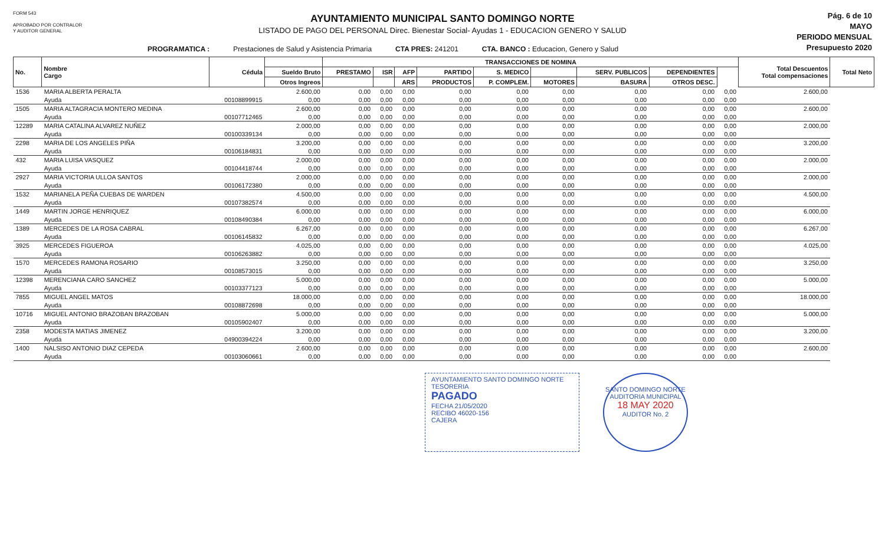FORM 543
APROBADO POR CONTRALOR
Y AUDITOR GENERAL
AYUNTAMIENTO MUNICIPAL SANTO DOMINGO NORTE
LISTADO DE PAGO DEL PERSONAL Direc. Bienestar Social- Ayudas 1 - EDUCACION GENERO Y SALUD
Pág. 6 de 10
MAYO
PERIODO MENSUAL
Presupuesto 2020
PROGRAMATICA : Prestaciones de Salud y Asistencia Primaria CTA PRES: 241201 CTA. BANCO : Educacion, Genero y Salud
| No. | Nombre Cargo | Cédula | | TRANSACCIONES DE NOMINA | | | | | | | | | Total Descuentos Total compensaciones | Total Neto |
| --- | --- | --- | --- | --- | --- | --- | --- | --- | --- | --- | --- | --- | --- | --- |
| | | | Sueldo Bruto | PRESTAMO | ISR | AFP | PARTIDO | S. MEDICO | | SERV. PUBLICOS | DEPENDIENTES | | | |
| | | | Otros Ingreos | | | ARS | PRODUCTOS | P. COMPLEM. | MOTORES | BASURA | OTROS DESC. | | | |
| 1536 | MARIA ALBERTA PERALTA | | 2.600,00 | 0,00 | 0,00 | 0,00 | 0,00 | 0,00 | 0,00 | 0,00 | 0,00 | 0,00 | 2.600,00 | |
| | Ayuda | 00108899915 | 0,00 | 0,00 | 0,00 | 0,00 | 0,00 | 0,00 | 0,00 | 0,00 | 0,00 | 0,00 | | |
| 1505 | MARIA ALTAGRACIA MONTERO MEDINA | | 2.600,00 | 0,00 | 0,00 | 0,00 | 0,00 | 0,00 | 0,00 | 0,00 | 0,00 | 0,00 | 2.600,00 | |
| | Ayuda | 00107712465 | 0,00 | 0,00 | 0,00 | 0,00 | 0,00 | 0,00 | 0,00 | 0,00 | 0,00 | 0,00 | | |
| 12289 | MARIA CATALINA ALVAREZ NUÑEZ | | 2.000,00 | 0,00 | 0,00 | 0,00 | 0,00 | 0,00 | 0,00 | 0,00 | 0,00 | 0,00 | 2.000,00 | |
| | Ayuda | 00100339134 | 0,00 | 0,00 | 0,00 | 0,00 | 0,00 | 0,00 | 0,00 | 0,00 | 0,00 | 0,00 | | |
| 2298 | MARIA DE LOS ANGELES PIÑA | | 3.200,00 | 0,00 | 0,00 | 0,00 | 0,00 | 0,00 | 0,00 | 0,00 | 0,00 | 0,00 | 3.200,00 | |
| | Ayuda | 00106184831 | 0,00 | 0,00 | 0,00 | 0,00 | 0,00 | 0,00 | 0,00 | 0,00 | 0,00 | 0,00 | | |
| 432 | MARIA LUISA VASQUEZ | | 2.000,00 | 0,00 | 0,00 | 0,00 | 0,00 | 0,00 | 0,00 | 0,00 | 0,00 | 0,00 | 2.000,00 | |
| | Ayuda | 00104418744 | 0,00 | 0,00 | 0,00 | 0,00 | 0,00 | 0,00 | 0,00 | 0,00 | 0,00 | 0,00 | | |
| 2927 | MARIA VICTORIA ULLOA SANTOS | | 2.000,00 | 0,00 | 0,00 | 0,00 | 0,00 | 0,00 | 0,00 | 0,00 | 0,00 | 0,00 | 2.000,00 | |
| | Ayuda | 00106172380 | 0,00 | 0,00 | 0,00 | 0,00 | 0,00 | 0,00 | 0,00 | 0,00 | 0,00 | 0,00 | | |
| 1532 | MARIANELA PEÑA CUEBAS DE WARDEN | | 4.500,00 | 0,00 | 0,00 | 0,00 | 0,00 | 0,00 | 0,00 | 0,00 | 0,00 | 0,00 | 4.500,00 | |
| | Ayuda | 00107382574 | 0,00 | 0,00 | 0,00 | 0,00 | 0,00 | 0,00 | 0,00 | 0,00 | 0,00 | 0,00 | | |
| 1449 | MARTIN JORGE HENRIQUEZ | | 6.000,00 | 0,00 | 0,00 | 0,00 | 0,00 | 0,00 | 0,00 | 0,00 | 0,00 | 0,00 | 6.000,00 | |
| | Ayuda | 00108490384 | 0,00 | 0,00 | 0,00 | 0,00 | 0,00 | 0,00 | 0,00 | 0,00 | 0,00 | 0,00 | | |
| 1389 | MERCEDES DE LA ROSA CABRAL | | 6.267,00 | 0,00 | 0,00 | 0,00 | 0,00 | 0,00 | 0,00 | 0,00 | 0,00 | 0,00 | 6.267,00 | |
| | Ayuda | 00106145832 | 0,00 | 0,00 | 0,00 | 0,00 | 0,00 | 0,00 | 0,00 | 0,00 | 0,00 | 0,00 | | |
| 3925 | MERCEDES FIGUEROA | | 4.025,00 | 0,00 | 0,00 | 0,00 | 0,00 | 0,00 | 0,00 | 0,00 | 0,00 | 0,00 | 4.025,00 | |
| | Ayuda | 00106263882 | 0,00 | 0,00 | 0,00 | 0,00 | 0,00 | 0,00 | 0,00 | 0,00 | 0,00 | 0,00 | | |
| 1570 | MERCEDES RAMONA ROSARIO | | 3.250,00 | 0,00 | 0,00 | 0,00 | 0,00 | 0,00 | 0,00 | 0,00 | 0,00 | 0,00 | 3.250,00 | |
| | Ayuda | 00108573015 | 0,00 | 0,00 | 0,00 | 0,00 | 0,00 | 0,00 | 0,00 | 0,00 | 0,00 | 0,00 | | |
| 12398 | MERENCIANA CARO SANCHEZ | | 5.000,00 | 0,00 | 0,00 | 0,00 | 0,00 | 0,00 | 0,00 | 0,00 | 0,00 | 0,00 | 5.000,00 | |
| | Ayuda | 00103377123 | 0,00 | 0,00 | 0,00 | 0,00 | 0,00 | 0,00 | 0,00 | 0,00 | 0,00 | 0,00 | | |
| 7855 | MIGUEL ANGEL MATOS | | 18.000,00 | 0,00 | 0,00 | 0,00 | 0,00 | 0,00 | 0,00 | 0,00 | 0,00 | 0,00 | 18.000,00 | |
| | Ayuda | 00108872698 | 0,00 | 0,00 | 0,00 | 0,00 | 0,00 | 0,00 | 0,00 | 0,00 | 0,00 | 0,00 | | |
| 10716 | MIGUEL ANTONIO BRAZOBAN BRAZOBAN | | 5.000,00 | 0,00 | 0,00 | 0,00 | 0,00 | 0,00 | 0,00 | 0,00 | 0,00 | 0,00 | 5.000,00 | |
| | Ayuda | 00105902407 | 0,00 | 0,00 | 0,00 | 0,00 | 0,00 | 0,00 | 0,00 | 0,00 | 0,00 | 0,00 | | |
| 2358 | MODESTA MATIAS JIMENEZ | | 3.200,00 | 0,00 | 0,00 | 0,00 | 0,00 | 0,00 | 0,00 | 0,00 | 0,00 | 0,00 | 3.200,00 | |
| | Ayuda | 04900394224 | 0,00 | 0,00 | 0,00 | 0,00 | 0,00 | 0,00 | 0,00 | 0,00 | 0,00 | 0,00 | | |
| 1400 | NALSISO ANTONIO DIAZ CEPEDA | | 2.600,00 | 0,00 | 0,00 | 0,00 | 0,00 | 0,00 | 0,00 | 0,00 | 0,00 | 0,00 | 2.600,00 | |
| | Ayuda | 00103060661 | 0,00 | 0,00 | 0,00 | 0,00 | 0,00 | 0,00 | 0,00 | 0,00 | 0,00 | 0,00 | | |
AYUNTAMIENTO SANTO DOMINGO NORTE
TESORERIA
PAGADO
FECHA 21/05/2020
RECIBO 46020-156
CAJERA
SANTO DOMINGO NORTE
AUDITORIA MUNICIPAL
18 MAY 2020
AUDITOR No. 2